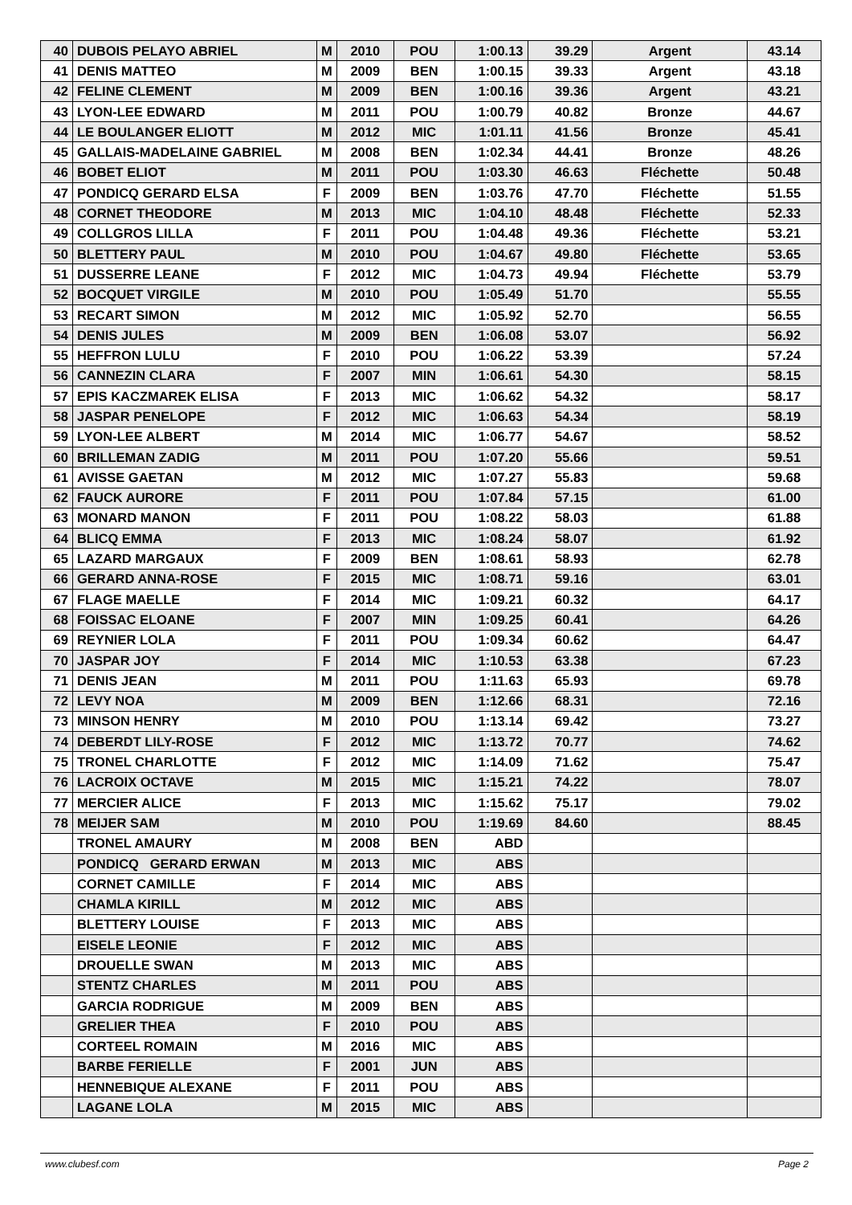| 40 | DUBOIS PELAYO ABRIEL | M | 2010 | POU | 1:00.13 | 39.29 | Argent | 43.14 |
| 41 | DENIS MATTEO | M | 2009 | BEN | 1:00.15 | 39.33 | Argent | 43.18 |
| 42 | FELINE CLEMENT | M | 2009 | BEN | 1:00.16 | 39.36 | Argent | 43.21 |
| 43 | LYON-LEE EDWARD | M | 2011 | POU | 1:00.79 | 40.82 | Bronze | 44.67 |
| 44 | LE BOULANGER ELIOTT | M | 2012 | MIC | 1:01.11 | 41.56 | Bronze | 45.41 |
| 45 | GALLAIS-MADELAINE GABRIEL | M | 2008 | BEN | 1:02.34 | 44.41 | Bronze | 48.26 |
| 46 | BOBET ELIOT | M | 2011 | POU | 1:03.30 | 46.63 | Fléchette | 50.48 |
| 47 | PONDICQ GERARD ELSA | F | 2009 | BEN | 1:03.76 | 47.70 | Fléchette | 51.55 |
| 48 | CORNET THEODORE | M | 2013 | MIC | 1:04.10 | 48.48 | Fléchette | 52.33 |
| 49 | COLLGROS LILLA | F | 2011 | POU | 1:04.48 | 49.36 | Fléchette | 53.21 |
| 50 | BLETTERY PAUL | M | 2010 | POU | 1:04.67 | 49.80 | Fléchette | 53.65 |
| 51 | DUSSERRE LEANE | F | 2012 | MIC | 1:04.73 | 49.94 | Fléchette | 53.79 |
| 52 | BOCQUET VIRGILE | M | 2010 | POU | 1:05.49 | 51.70 | | 55.55 |
| 53 | RECART SIMON | M | 2012 | MIC | 1:05.92 | 52.70 | | 56.55 |
| 54 | DENIS JULES | M | 2009 | BEN | 1:06.08 | 53.07 | | 56.92 |
| 55 | HEFFRON LULU | F | 2010 | POU | 1:06.22 | 53.39 | | 57.24 |
| 56 | CANNEZIN CLARA | F | 2007 | MIN | 1:06.61 | 54.30 | | 58.15 |
| 57 | EPIS KACZMAREK ELISA | F | 2013 | MIC | 1:06.62 | 54.32 | | 58.17 |
| 58 | JASPAR PENELOPE | F | 2012 | MIC | 1:06.63 | 54.34 | | 58.19 |
| 59 | LYON-LEE ALBERT | M | 2014 | MIC | 1:06.77 | 54.67 | | 58.52 |
| 60 | BRILLEMAN ZADIG | M | 2011 | POU | 1:07.20 | 55.66 | | 59.51 |
| 61 | AVISSE GAETAN | M | 2012 | MIC | 1:07.27 | 55.83 | | 59.68 |
| 62 | FAUCK AURORE | F | 2011 | POU | 1:07.84 | 57.15 | | 61.00 |
| 63 | MONARD MANON | F | 2011 | POU | 1:08.22 | 58.03 | | 61.88 |
| 64 | BLICQ EMMA | F | 2013 | MIC | 1:08.24 | 58.07 | | 61.92 |
| 65 | LAZARD MARGAUX | F | 2009 | BEN | 1:08.61 | 58.93 | | 62.78 |
| 66 | GERARD ANNA-ROSE | F | 2015 | MIC | 1:08.71 | 59.16 | | 63.01 |
| 67 | FLAGE MAELLE | F | 2014 | MIC | 1:09.21 | 60.32 | | 64.17 |
| 68 | FOISSAC ELOANE | F | 2007 | MIN | 1:09.25 | 60.41 | | 64.26 |
| 69 | REYNIER LOLA | F | 2011 | POU | 1:09.34 | 60.62 | | 64.47 |
| 70 | JASPAR JOY | F | 2014 | MIC | 1:10.53 | 63.38 | | 67.23 |
| 71 | DENIS JEAN | M | 2011 | POU | 1:11.63 | 65.93 | | 69.78 |
| 72 | LEVY NOA | M | 2009 | BEN | 1:12.66 | 68.31 | | 72.16 |
| 73 | MINSON HENRY | M | 2010 | POU | 1:13.14 | 69.42 | | 73.27 |
| 74 | DEBERDT LILY-ROSE | F | 2012 | MIC | 1:13.72 | 70.77 | | 74.62 |
| 75 | TRONEL CHARLOTTE | F | 2012 | MIC | 1:14.09 | 71.62 | | 75.47 |
| 76 | LACROIX OCTAVE | M | 2015 | MIC | 1:15.21 | 74.22 | | 78.07 |
| 77 | MERCIER ALICE | F | 2013 | MIC | 1:15.62 | 75.17 | | 79.02 |
| 78 | MEIJER SAM | M | 2010 | POU | 1:19.69 | 84.60 | | 88.45 |
| | TRONEL AMAURY | M | 2008 | BEN | ABD | | | |
| | PONDICQ GERARD ERWAN | M | 2013 | MIC | ABS | | | |
| | CORNET CAMILLE | F | 2014 | MIC | ABS | | | |
| | CHAMLA KIRILL | M | 2012 | MIC | ABS | | | |
| | BLETTERY LOUISE | F | 2013 | MIC | ABS | | | |
| | EISELE LEONIE | F | 2012 | MIC | ABS | | | |
| | DROUELLE SWAN | M | 2013 | MIC | ABS | | | |
| | STENTZ CHARLES | M | 2011 | POU | ABS | | | |
| | GARCIA RODRIGUE | M | 2009 | BEN | ABS | | | |
| | GRELIER THEA | F | 2010 | POU | ABS | | | |
| | CORTEEL ROMAIN | M | 2016 | MIC | ABS | | | |
| | BARBE FERIELLE | F | 2001 | JUN | ABS | | | |
| | HENNEBIQUE ALEXANE | F | 2011 | POU | ABS | | | |
| | LAGANE LOLA | M | 2015 | MIC | ABS | | | |
www.clubesf.com Page 2